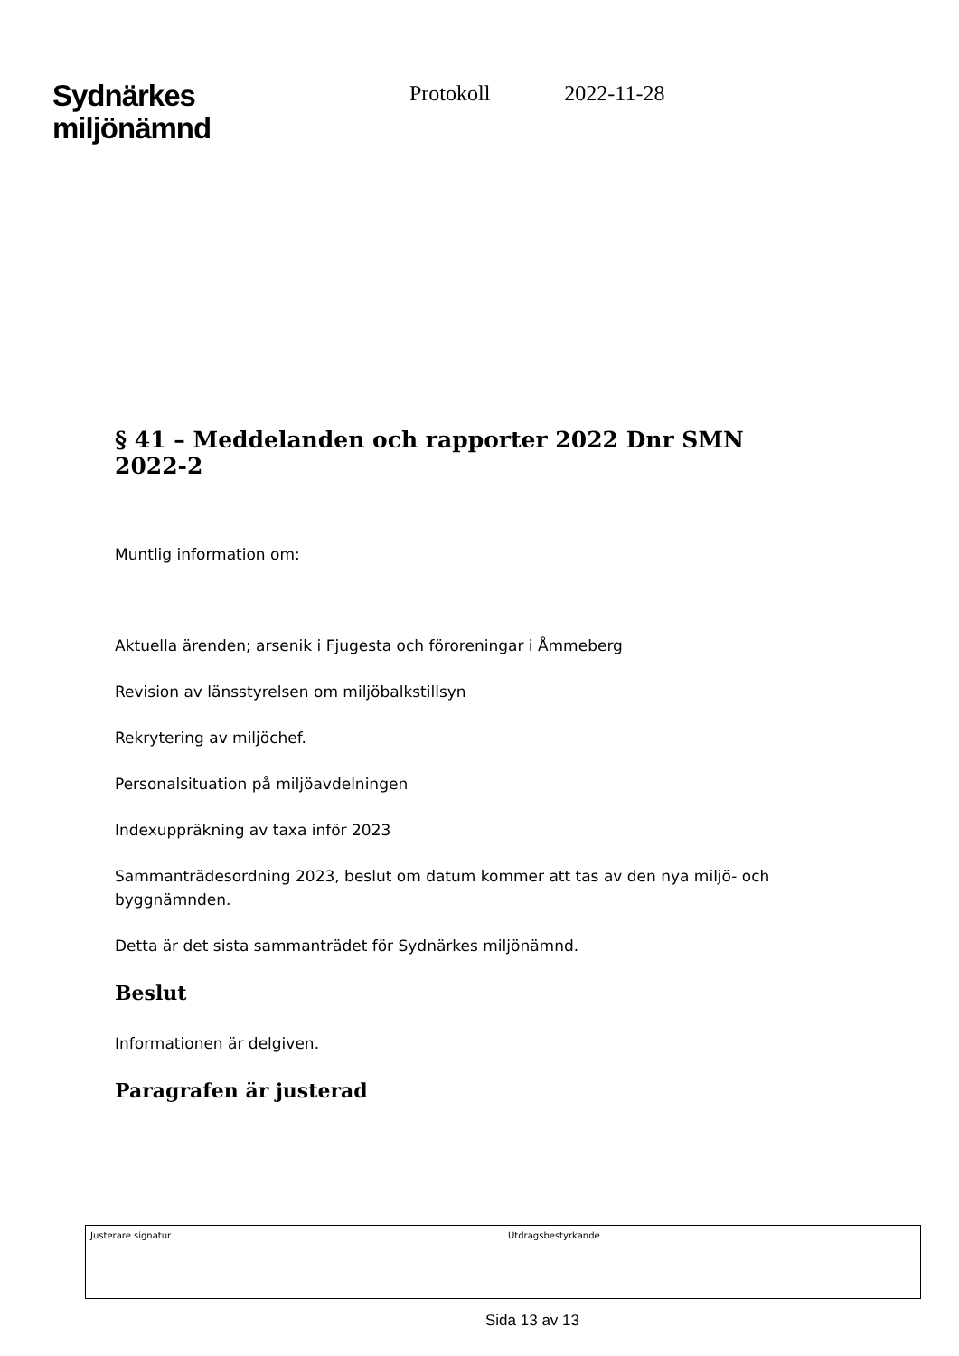Sydnärkes
miljönämnd
Protokoll 2022-11-28
§ 41 – Meddelanden och rapporter 2022 Dnr SMN 2022-2
Muntlig information om:
Aktuella ärenden; arsenik i Fjugesta och föroreningar i Åmmeberg
Revision av länsstyrelsen om miljöbalkstillsyn
Rekrytering av miljöchef.
Personalsituation på miljöavdelningen
Indexuppräkning av taxa inför 2023
Sammanträdesordning 2023, beslut om datum kommer att tas av den nya miljö- och byggnämnden.
Detta är det sista sammanträdet för Sydnärkes miljönämnd.
Beslut
Informationen är delgiven.
Paragrafen är justerad
| Justerare signatur | Utdragsbestyrkande |
Sida 13 av 13